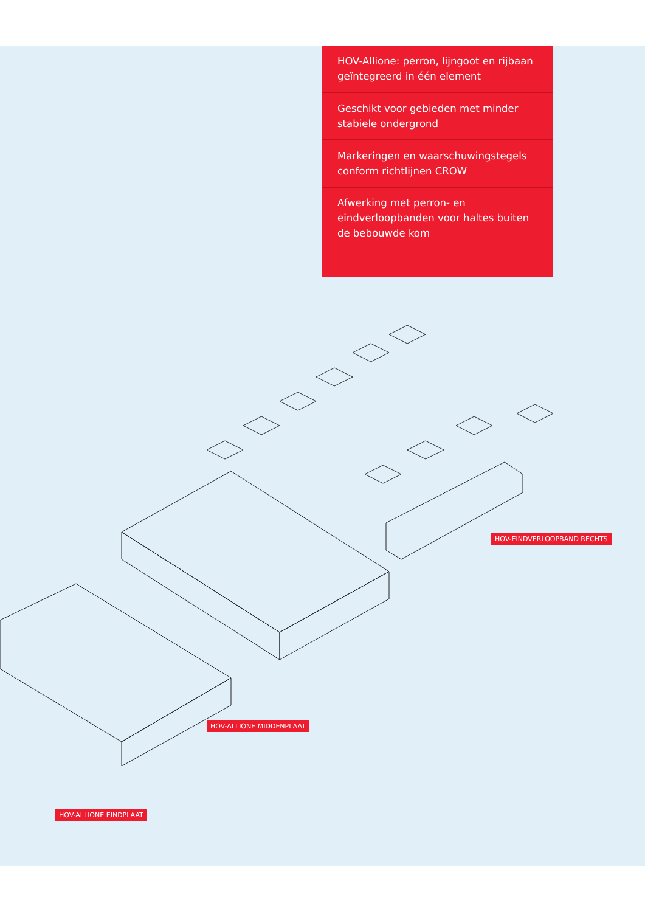HOV-Allione: perron, lijngoot en rijbaan geïntegreerd in één element
Geschikt voor gebieden met minder stabiele ondergrond
Markeringen en waarschuwingstegels conform richtlijnen CROW
Afwerking met perron- en eindverloopbanden voor haltes buiten de bebouwde kom
HOV-EINDVERLOOPBAND RECHTS
HOV-ALLIONE MIDDENPLAAT
HOV-ALLIONE EINDPLAAT